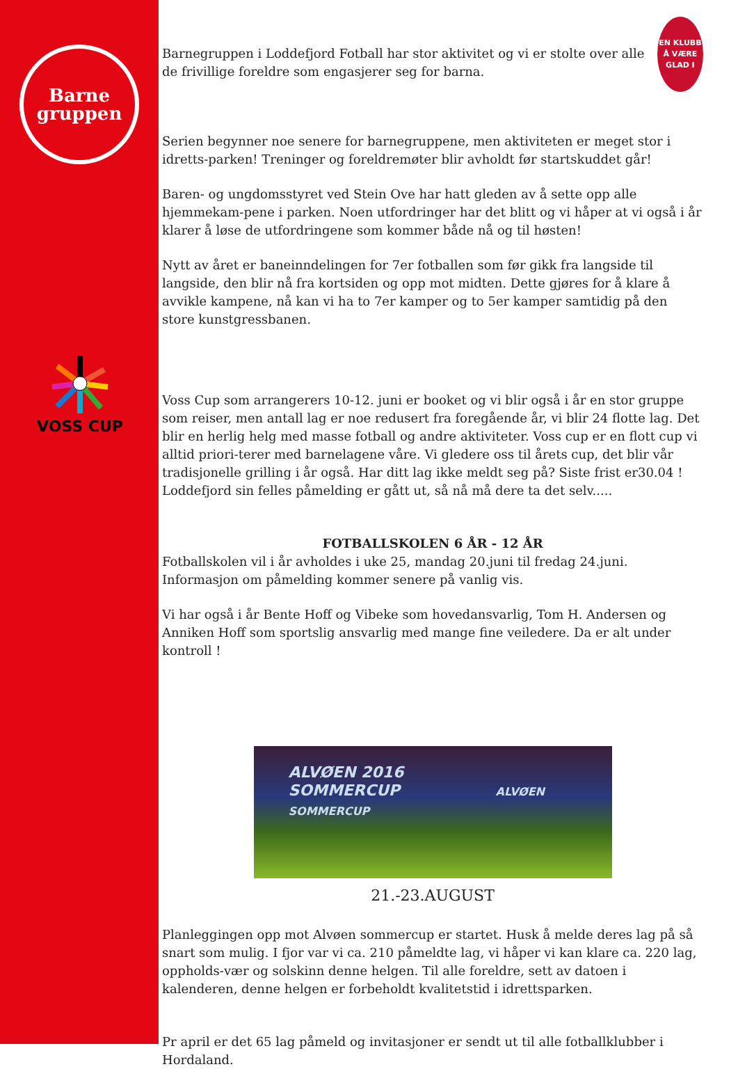Barne
gruppen
VOSS CUP
Barnegruppen i Loddefjord Fotball har stor aktivitet og vi er stolte over alle de frivillige foreldre som engasjerer seg for barna.
EN KLUBB
Å VÆRE
GLAD I
Serien begynner noe senere for barnegruppene, men aktiviteten er meget stor i idretts-parken! Treninger og foreldremøter blir avholdt før startskuddet går!
Baren- og ungdomsstyret ved Stein Ove har hatt gleden av å sette opp alle hjemmekam-pene i parken. Noen utfordringer har det blitt og vi håper at vi også i år klarer å løse de utfordringene som kommer både nå og til høsten!
Nytt av året er baneinndelingen for 7er fotballen som før gikk fra langside til langside, den blir nå fra kortsiden og opp mot midten. Dette gjøres for å klare å avvikle kampene, nå kan vi ha to 7er kamper og to 5er kamper samtidig på den store kunstgressbanen.
Voss Cup som arrangerers 10-12. juni er booket og vi blir også i år en stor gruppe som reiser, men antall lag er noe redusert fra foregående år, vi blir 24 flotte lag. Det blir en herlig helg med masse fotball og andre aktiviteter. Voss cup er en flott cup vi alltid priori-terer med barnelagene våre. Vi gledere oss til årets cup, det blir vår tradisjonelle grilling i år også. Har ditt lag ikke meldt seg på? Siste frist er30.04 ! Loddefjord sin felles påmelding er gått ut, så nå må dere ta det selv.....
FOTBALLSKOLEN 6 ÅR - 12 ÅR
Fotballskolen vil i år avholdes i uke 25, mandag 20.juni til fredag 24.juni. Informasjon om påmelding kommer senere på vanlig vis.
Vi har også i år Bente Hoff og Vibeke som hovedansvarlig, Tom H. Andersen og Anniken Hoff som sportslig ansvarlig med mange fine veiledere. Da er alt under kontroll !
ALVØEN 2016
SOMMERCUP ALVØEN SOMMERCUP
21.-23.AUGUST
Planleggingen opp mot Alvøen sommercup er startet. Husk å melde deres lag på så snart som mulig. I fjor var vi ca. 210 påmeldte lag, vi håper vi kan klare ca. 220 lag, oppholds-vær og solskinn denne helgen. Til alle foreldre, sett av datoen i kalenderen, denne helgen er forbeholdt kvalitetstid i idrettsparken.
Pr april er det 65 lag påmeld og invitasjoner er sendt ut til alle fotballklubber i Hordaland.